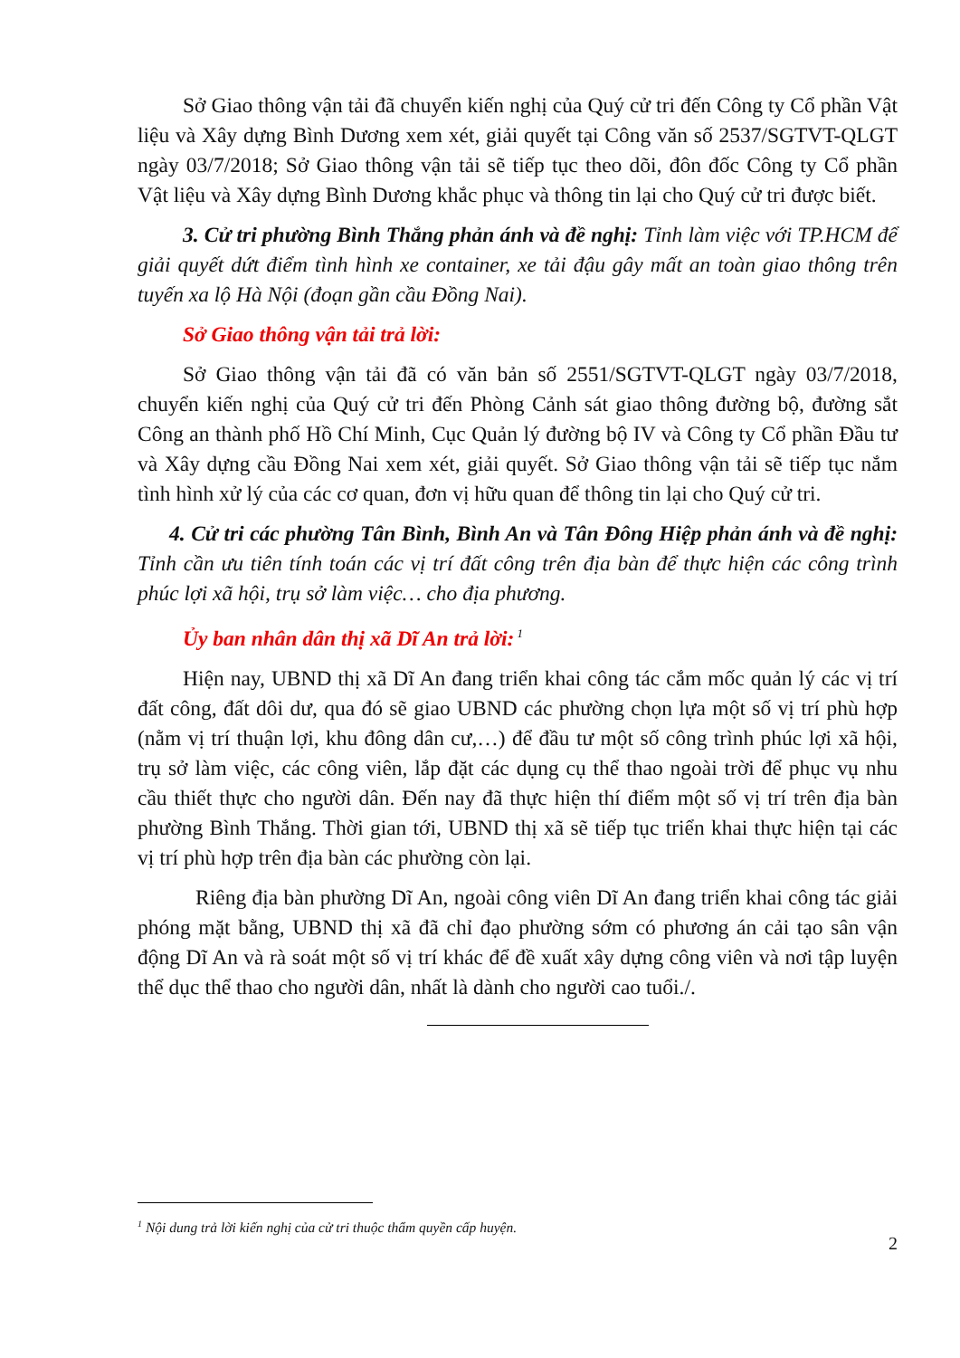Sở Giao thông vận tải đã chuyển kiến nghị của Quý cử tri đến Công ty Cổ phần Vật liệu và Xây dựng Bình Dương xem xét, giải quyết tại Công văn số 2537/SGTVT-QLGT ngày 03/7/2018; Sở Giao thông vận tải sẽ tiếp tục theo dõi, đôn đốc Công ty Cổ phần Vật liệu và Xây dựng Bình Dương khắc phục và thông tin lại cho Quý cử tri được biết.
3. Cử tri phường Bình Thắng phản ánh và đề nghị: Tỉnh làm việc với TP.HCM để giải quyết dứt điểm tình hình xe container, xe tải đậu gây mất an toàn giao thông trên tuyến xa lộ Hà Nội (đoạn gần cầu Đồng Nai).
Sở Giao thông vận tải trả lời:
Sở Giao thông vận tải đã có văn bản số 2551/SGTVT-QLGT ngày 03/7/2018, chuyển kiến nghị của Quý cử tri đến Phòng Cảnh sát giao thông đường bộ, đường sắt Công an thành phố Hồ Chí Minh, Cục Quản lý đường bộ IV và Công ty Cổ phần Đầu tư và Xây dựng cầu Đồng Nai xem xét, giải quyết. Sở Giao thông vận tải sẽ tiếp tục nắm tình hình xử lý của các cơ quan, đơn vị hữu quan để thông tin lại cho Quý cử tri.
4. Cử tri các phường Tân Bình, Bình An và Tân Đông Hiệp phản ánh và đề nghị: Tỉnh cần ưu tiên tính toán các vị trí đất công trên địa bàn để thực hiện các công trình phúc lợi xã hội, trụ sở làm việc… cho địa phương.
Ủy ban nhân dân thị xã Dĩ An trả lời:<sup>1</sup>
Hiện nay, UBND thị xã Dĩ An đang triển khai công tác cắm mốc quản lý các vị trí đất công, đất dôi dư, qua đó sẽ giao UBND các phường chọn lựa một số vị trí phù hợp (nằm vị trí thuận lợi, khu đông dân cư,…) để đầu tư một số công trình phúc lợi xã hội, trụ sở làm việc, các công viên, lắp đặt các dụng cụ thể thao ngoài trời để phục vụ nhu cầu thiết thực cho người dân. Đến nay đã thực hiện thí điểm một số vị trí trên địa bàn phường Bình Thắng. Thời gian tới, UBND thị xã sẽ tiếp tục triển khai thực hiện tại các vị trí phù hợp trên địa bàn các phường còn lại.
Riêng địa bàn phường Dĩ An, ngoài công viên Dĩ An đang triển khai công tác giải phóng mặt bằng, UBND thị xã đã chỉ đạo phường sớm có phương án cải tạo sân vận động Dĩ An và rà soát một số vị trí khác để đề xuất xây dựng công viên và nơi tập luyện thể dục thể thao cho người dân, nhất là dành cho người cao tuổi./.
<sup>1</sup> Nội dung trả lời kiến nghị của cử tri thuộc thẩm quyền cấp huyện.
2